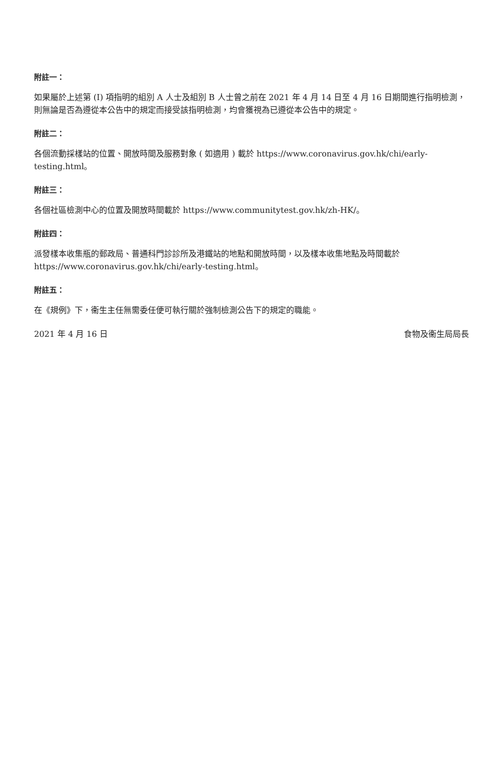附註一：
如果屬於上述第 (I) 項指明的組別 A 人士及組別 B 人士曾之前在 2021 年 4 月 14 日至 4 月 16 日期間進行指明檢測，則無論是否為遵從本公告中的規定而接受該指明檢測，均會獲視為已遵從本公告中的規定。
附註二：
各個流動採樣站的位置、開放時間及服務對象 ( 如適用 ) 載於 https://www.coronavirus.gov.hk/chi/early-testing.html。
附註三：
各個社區檢測中心的位置及開放時間載於 https://www.communitytest.gov.hk/zh-HK/。
附註四：
派發樣本收集瓶的郵政局、普通科門診診所及港鐵站的地點和開放時間，以及樣本收集地點及時間載於 https://www.coronavirus.gov.hk/chi/early-testing.html。
附註五：
在《規例》下，衞生主任無需委任便可執行關於強制檢測公告下的規定的職能。
2021 年 4 月 16 日 食物及衞生局局長